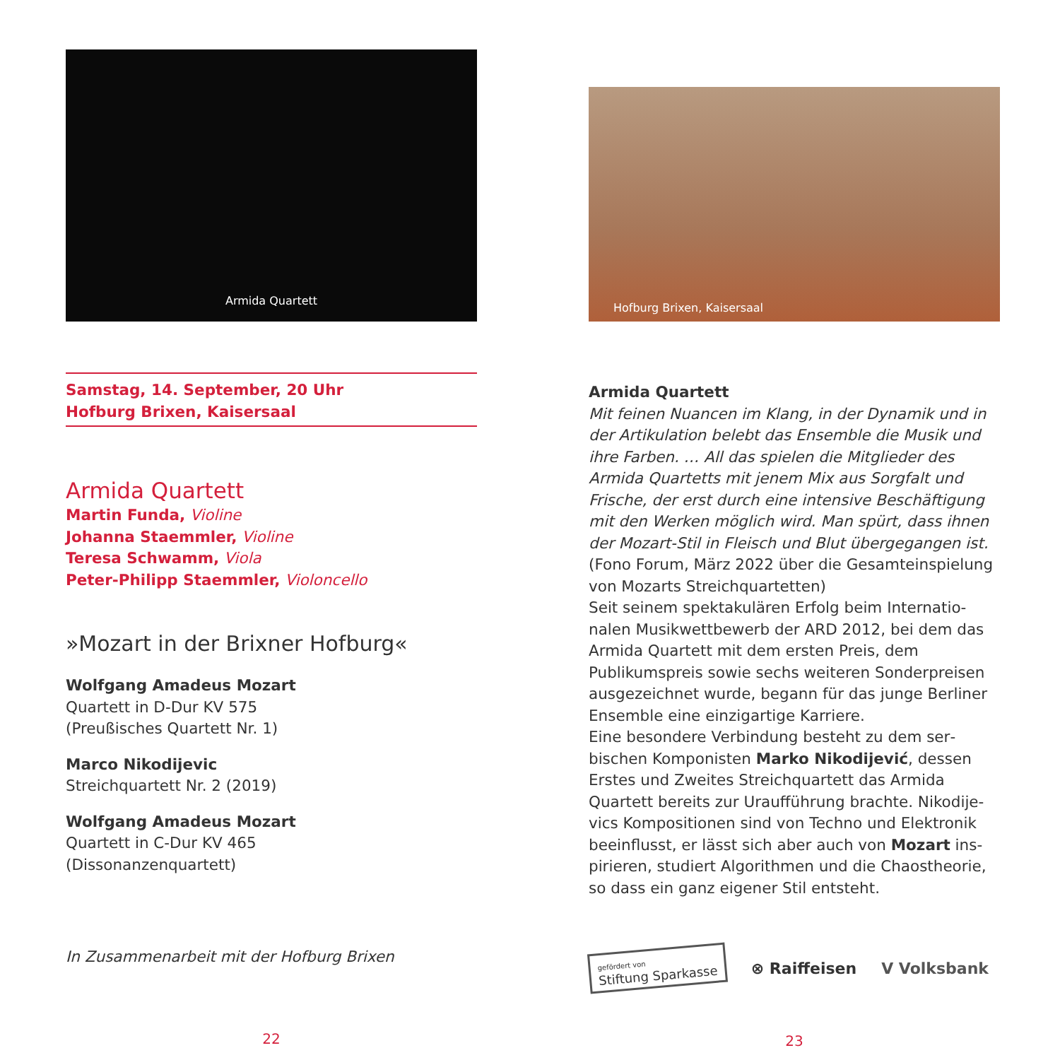Armida Quartett
Samstag, 14. September, 20 Uhr
Hofburg Brixen, Kaisersaal
Armida Quartett
Martin Funda, Violine
Johanna Staemmler, Violine
Teresa Schwamm, Viola
Peter-Philipp Staemmler, Violoncello
»Mozart in der Brixner Hofburg«
Wolfgang Amadeus Mozart
Quartett in D-Dur KV 575
(Preußisches Quartett Nr. 1)
Marco Nikodijevic
Streichquartett Nr. 2 (2019)
Wolfgang Amadeus Mozart
Quartett in C-Dur KV 465
(Dissonanzenquartett)
In Zusammenarbeit mit der Hofburg Brixen
22
Hofburg Brixen, Kaisersaal
Armida Quartett
Mit feinen Nuancen im Klang, in der Dynamik und in der Artikulation belebt das Ensemble die Musik und ihre Farben. … All das spielen die Mitglieder des Armida Quartetts mit jenem Mix aus Sorgfalt und Frische, der erst durch eine intensive Beschäftigung mit den Werken möglich wird. Man spürt, dass ihnen der Mozart-Stil in Fleisch und Blut übergegangen ist. (Fono Forum, März 2022 über die Gesamteinspie­lung von Mozarts Streichquartetten)
Seit seinem spektakulären Erfolg beim Internatio­nalen Musikwettbewerb der ARD 2012, bei dem das Armida Quartett mit dem ersten Preis, dem Publikumspreis sowie sechs weiteren Sonderpreisen ausgezeichnet wurde, begann für das junge Berliner Ensemble eine einzigartige Karriere.
Eine besondere Verbindung besteht zu dem ser­bischen Komponisten Marko Nikodijević, dessen Erstes und Zweites Streichquartett das Armida Quartett bereits zur Uraufführung brachte. Nikodije­vics Kompositionen sind von Techno und Elektronik beeinflusst, er lässt sich aber auch von Mozart ins­pirieren, studiert Algorithmen und die Chaostheorie, so dass ein ganz eigener Stil entsteht.
gefördert von
Stiftung Sparkasse ⊗ Raiffeisen V Volksbank
23